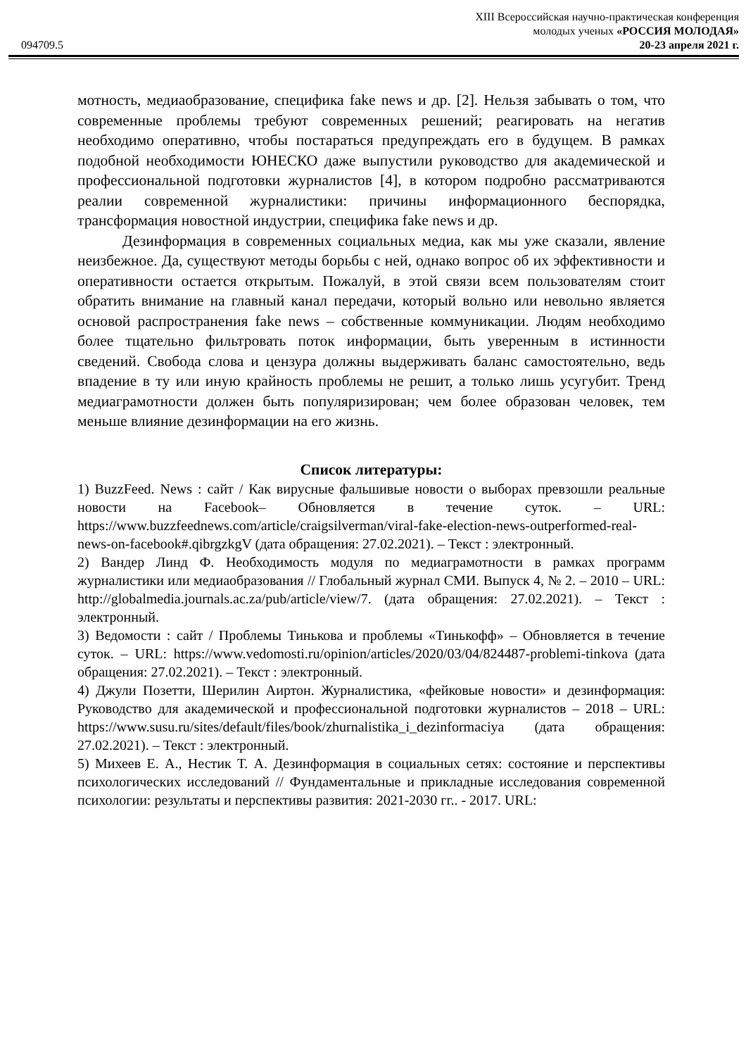XIII Всероссийская научно-практическая конференция
молодых ученых «РОССИЯ МОЛОДАЯ»
094709.5 20-23 апреля 2021 г.
мотность, медиаобразование, специфика fake news и др. [2]. Нельзя забывать о том, что современные проблемы требуют современных решений; реагировать на негатив необходимо оперативно, чтобы постараться предупреждать его в будущем. В рамках подобной необходимости ЮНЕСКО даже выпустили руководство для академической и профессиональной подготовки журналистов [4], в котором подробно рассматриваются реалии современной журналистики: причины информационного беспорядка, трансформация новостной индустрии, специфика fake news и др.
Дезинформация в современных социальных медиа, как мы уже сказали, явление неизбежное. Да, существуют методы борьбы с ней, однако вопрос об их эффективности и оперативности остается открытым. Пожалуй, в этой связи всем пользователям стоит обратить внимание на главный канал передачи, который вольно или невольно является основой распространения fake news – собственные коммуникации. Людям необходимо более тщательно фильтровать поток информации, быть уверенным в истинности сведений. Свобода слова и цензура должны выдерживать баланс самостоятельно, ведь впадение в ту или иную крайность проблемы не решит, а только лишь усугубит. Тренд медиаграмотности должен быть популяризирован; чем более образован человек, тем меньше влияние дезинформации на его жизнь.
Список литературы:
1) BuzzFeed. News : сайт / Как вирусные фальшивые новости о выборах превзошли реальные новости на Facebook– Обновляется в течение суток. – URL: https://www.buzzfeednews.com/article/craigsilverman/viral-fake-election-news-outperformed-real-news-on-facebook#.qibrgzkgV (дата обращения: 27.02.2021). – Текст : электронный.
2) Вандер Линд Ф. Необходимость модуля по медиаграмотности в рамках программ журналистики или медиаобразования // Глобальный журнал СМИ. Выпуск 4, № 2. – 2010 – URL: http://globalmedia.journals.ac.za/pub/article/view/7. (дата обращения: 27.02.2021). – Текст : электронный.
3) Ведомости : сайт / Проблемы Тинькова и проблемы «Тинькофф» – Обновляется в течение суток. – URL: https://www.vedomosti.ru/opinion/articles/2020/03/04/824487-problemi-tinkova (дата обращения: 27.02.2021). – Текст : электронный.
4) Джули Позетти, Шерилин Аиртон. Журналистика, «фейковые новости» и дезинформация: Руководство для академической и профессиональной подготовки журналистов – 2018 – URL: https://www.susu.ru/sites/default/files/book/zhurnalistika_i_dezinformaciya (дата обращения: 27.02.2021). – Текст : электронный.
5) Михеев Е. А., Нестик Т. А. Дезинформация в социальных сетях: состояние и перспективы психологических исследований // Фундаментальные и прикладные исследования современной психологии: результаты и перспективы развития: 2021-2030 гг.. - 2017. URL: